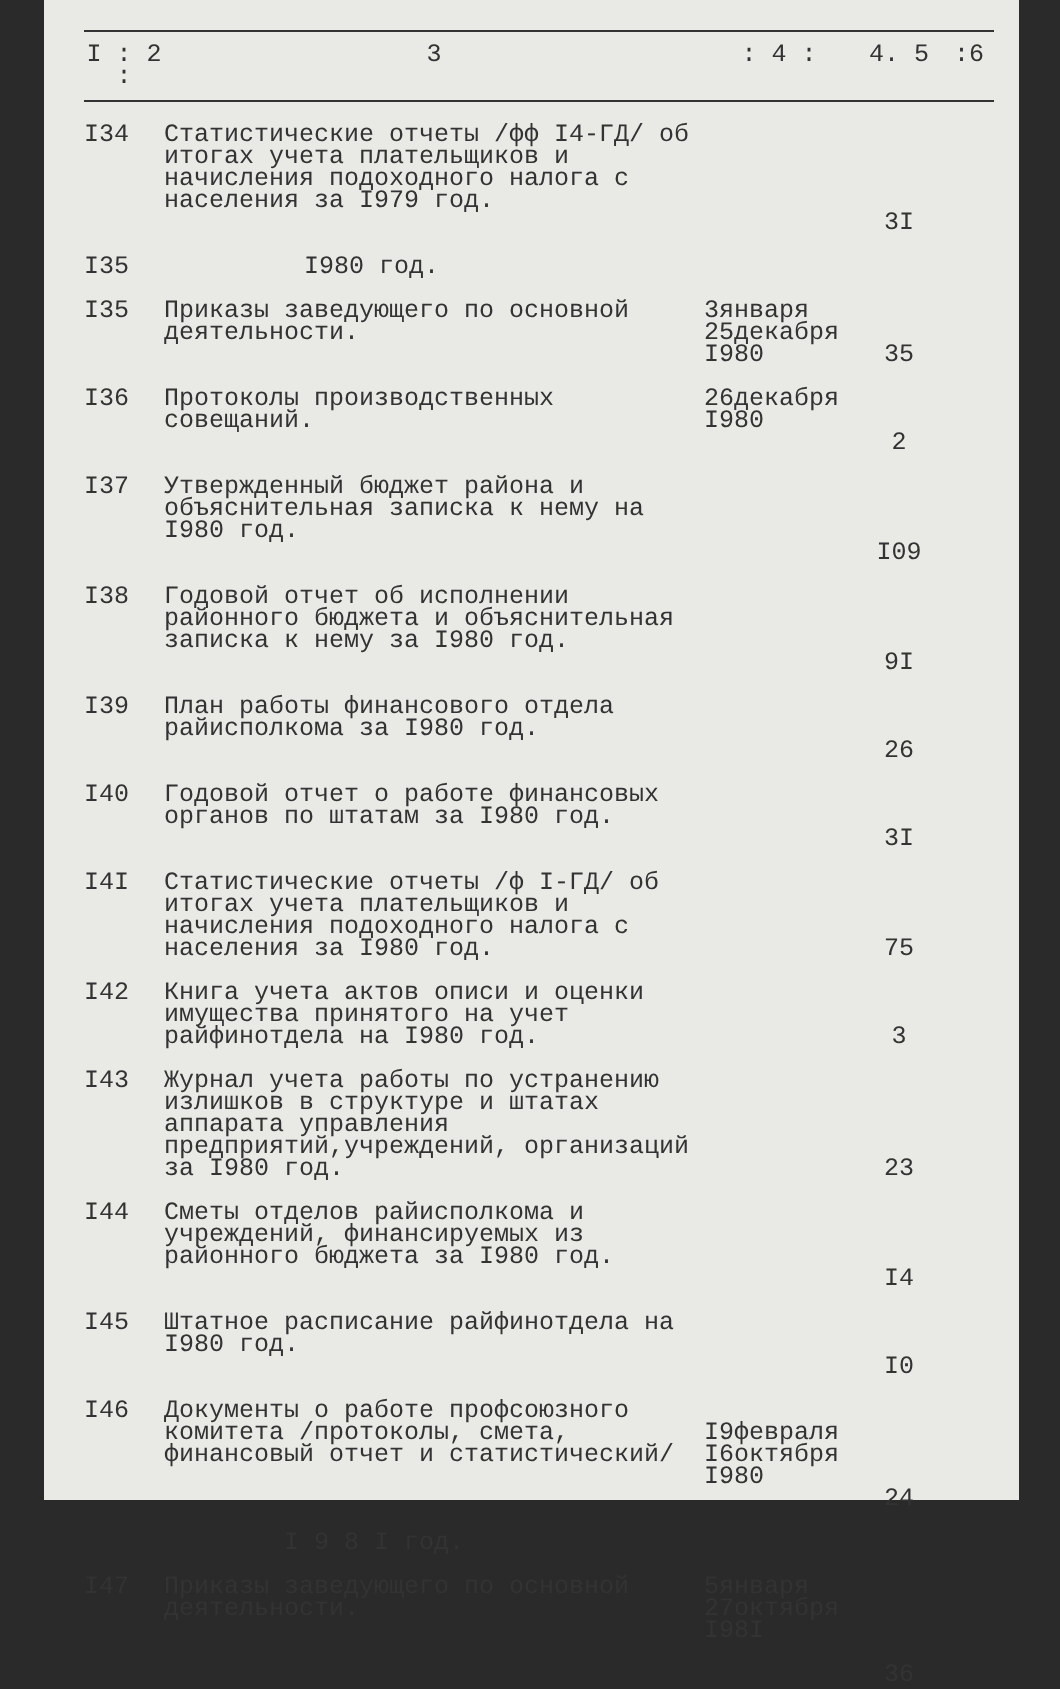| I : 2 : | 3 | : 4 : | 4. 5 | :6 |
| --- | --- | --- | --- | --- |
| I34 | Статистические отчеты /фф I4-ГД/ об итогах учета плательщиков и начисления подоходного налога с населения за I979 год. | | 3I | |
| I35 | I980 год. | | | |
| I35 | Приказы заведующего по основной деятельности. | 3января 25декабря I980 | 35 | |
| I36 | Протоколы производственных совещаний. | 26декабря I980 | 2 | |
| I37 | Утвержденный бюджет района и объяснительная записка к нему на I980 год. | | I09 | |
| I38 | Годовой отчет об исполнении районного бюджета и объяснительная записка к нему за I980 год. | | 9I | |
| I39 | План работы финансового отдела райисполкома за I980 год. | | 26 | |
| I40 | Годовой отчет о работе финансовых органов по штатам за I980 год. | | 3I | |
| I4I | Статистические отчеты /ф I-ГД/ об итогах учета плательщиков и начисления подоходного налога с населения за I980 год. | | 75 | |
| I42 | Книга учета актов описи и оценки имущества принятого на учет райфинотдела на I980 год. | | 3 | |
| I43 | Журнал учета работы по устранению излишков в структуре и штатах аппарата управления предприятий,учреждений, организаций за I980 год. | | 23 | |
| I44 | Сметы отделов райисполкома и учреждений, финансируемых из районного бюджета за I980 год. | | I4 | |
| I45 | Штатное расписание райфинотдела на I980 год. | | I0 | |
| I46 | Документы о работе профсоюзного комитета /протоколы, смета, финансовый отчет и статистический/ | I9февраля I6октября I980 | 24 | |
| | I 9 8 I год. | | | |
| I47 | Приказы заведующего по основной деятельности. | 5января 27октября I98I | 36 | |